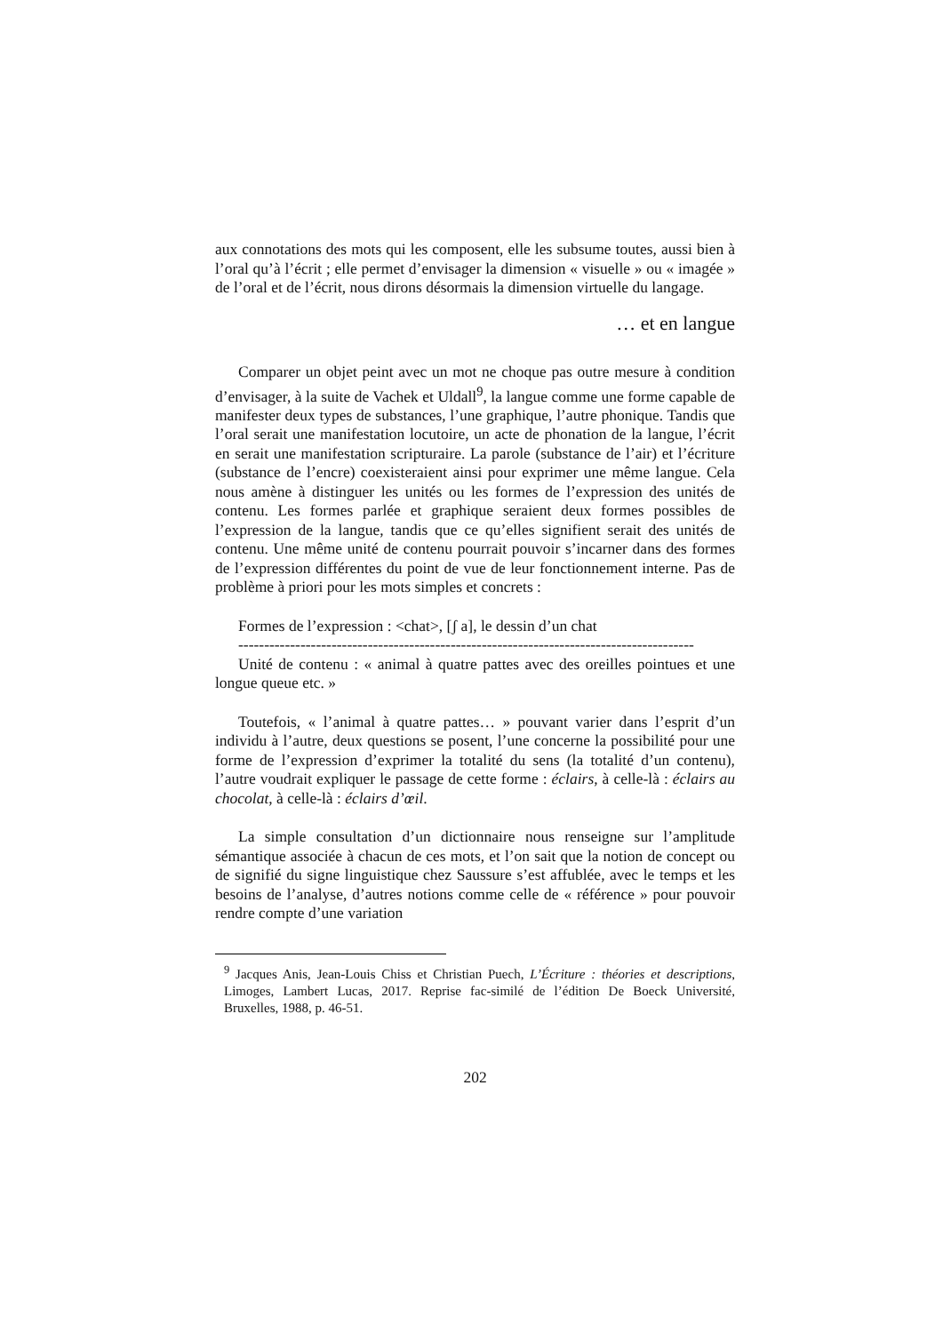aux connotations des mots qui les composent, elle les subsume toutes, aussi bien à l’oral qu’à l’écrit ; elle permet d’envisager la dimension « visuelle » ou « imagée » de l’oral et de l’écrit, nous dirons désormais la dimension virtuelle du langage.
… et en langue
Comparer un objet peint avec un mot ne choque pas outre mesure à condition d’envisager, à la suite de Vachek et Uldall<sup>9</sup>, la langue comme une forme capable de manifester deux types de substances, l’une graphique, l’autre phonique. Tandis que l’oral serait une manifestation locutoire, un acte de phonation de la langue, l’écrit en serait une manifestation scripturaire. La parole (substance de l’air) et l’écriture (substance de l’encre) coexisteraient ainsi pour exprimer une même langue. Cela nous amène à distinguer les unités ou les formes de l’expression des unités de contenu. Les formes parlée et graphique seraient deux formes possibles de l’expression de la langue, tandis que ce qu’elles signifient serait des unités de contenu. Une même unité de contenu pourrait pouvoir s’incarner dans des formes de l’expression différentes du point de vue de leur fonctionnement interne. Pas de problème à priori pour les mots simples et concrets :
Formes de l’expression : <chat>, [ʃ a], le dessin d’un chat
----------------------------------------------------------------------------------------
Unité de contenu : « animal à quatre pattes avec des oreilles pointues et une longue queue etc. »
Toutefois, « l’animal à quatre pattes… » pouvant varier dans l’esprit d’un individu à l’autre, deux questions se posent, l’une concerne la possibilité pour une forme de l’expression d’exprimer la totalité du sens (la totalité d’un contenu), l’autre voudrait expliquer le passage de cette forme : éclairs, à celle-là : éclairs au chocolat, à celle-là : éclairs d’œil.
La simple consultation d’un dictionnaire nous renseigne sur l’amplitude sémantique associée à chacun de ces mots, et l’on sait que la notion de concept ou de signifié du signe linguistique chez Saussure s’est affublée, avec le temps et les besoins de l’analyse, d’autres notions comme celle de « référence » pour pouvoir rendre compte d’une variation
<sup>9</sup> Jacques Anis, Jean-Louis Chiss et Christian Puech, L’Écriture : théories et descriptions, Limoges, Lambert Lucas, 2017. Reprise fac-similé de l’édition De Boeck Université, Bruxelles, 1988, p. 46-51.
202